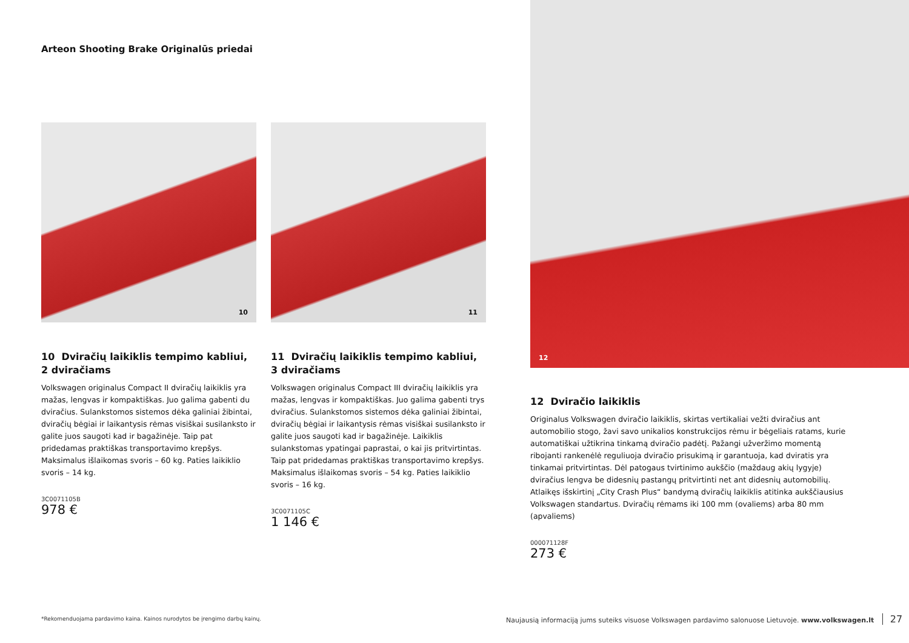Arteon Shooting Brake Originalūs priedai
10
10 Dviračių laikiklis tempimo kabliui, 2 dviračiams
Volkswagen originalus Compact II dviračių laikiklis yra mažas, lengvas ir kompaktiškas. Juo galima gabenti du dviračius. Sulankstomos sistemos dėka galiniai žibintai, dviračių bėgiai ir laikantysis rėmas visiškai susilanksto ir galite juos saugoti kad ir bagažinėje. Taip pat pridedamas praktiškas transportavimo krepšys. Maksimalus išlaikomas svoris – 60 kg. Paties laikiklio svoris – 14 kg.
3C0071105B
978 €
11
11 Dviračių laikiklis tempimo kabliui, 3 dviračiams
Volkswagen originalus Compact III dviračių laikiklis yra mažas, lengvas ir kompaktiškas. Juo galima gabenti trys dviračius. Sulankstomos sistemos dėka galiniai žibintai, dviračių bėgiai ir laikantysis rėmas visiškai susilanksto ir galite juos saugoti kad ir bagažinėje. Laikiklis sulankstomas ypatingai paprastai, o kai jis pritvirtintas. Taip pat pridedamas praktiškas transportavimo krepšys. Maksimalus išlaikomas svoris – 54 kg. Paties laikiklio svoris – 16 kg.
3C0071105C
1 146 €
12
12 Dviračio laikiklis
Originalus Volkswagen dviračio laikiklis, skirtas vertikaliai vežti dviračius ant automobilio stogo, žavi savo unikalios konstrukcijos rėmu ir bėgeliais ratams, kurie automatiškai užtikrina tinkamą dviračio padėtį. Pažangi užveržimo momentą ribojanti rankenėlė reguliuoja dviračio prisukimą ir garantuoja, kad dviratis yra tinkamai pritvirtintas. Dėl patogaus tvirtinimo aukščio (maždaug akių lygyje) dviračius lengva be didesnių pastangų pritvirtinti net ant didesnių automobilių. Atlaikęs išskirtinį „City Crash Plus“ bandymą dviračių laikiklis atitinka aukščiausius Volkswagen standartus. Dviračių rėmams iki 100 mm (ovaliems) arba 80 mm (apvaliems)
000071128F
273 €
*Rekomenduojama pardavimo kaina. Kainos nurodytos be įrengimo darbų kainų.
Naujausią informaciją jums suteiks visuose Volkswagen pardavimo salonuose Lietuvoje. www.volkswagen.lt 27